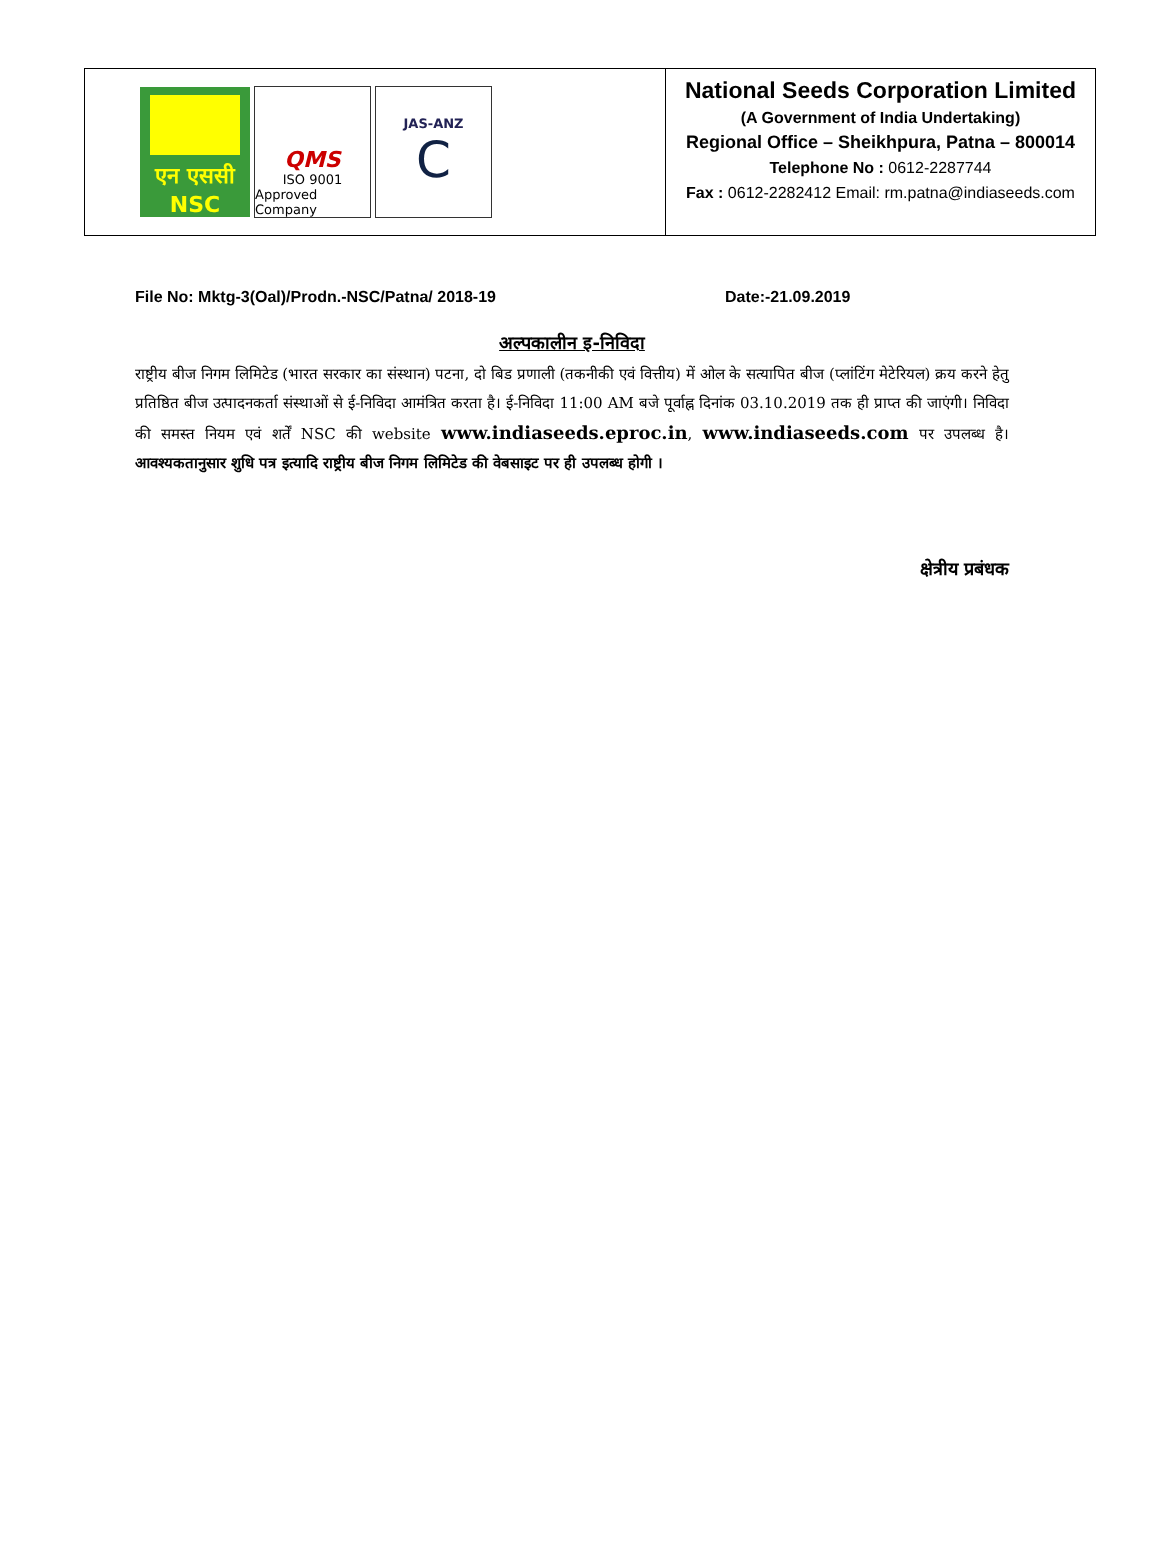एन एससी
NSC
QMS
ISO 9001
Approved Company
JAS-ANZ
C
National Seeds Corporation Limited
(A Government of India Undertaking)
Regional Office – Sheikhpura, Patna – 800014
Telephone No : 0612-2287744
Fax : 0612-2282412 Email: rm.patna@indiaseeds.com
File No: Mktg-3(Oal)/Prodn.-NSC/Patna/ 2018-19 Date:-21.09.2019
अल्पकालीन इ-निविदा
राष्ट्रीय बीज निगम लिमिटेड (भारत सरकार का संस्थान) पटना, दो बिड प्रणाली (तकनीकी एवं वित्तीय) में ओल के सत्यापित बीज (प्लांटिंग मेटेरियल) क्रय करने हेतु प्रतिष्ठित बीज उत्पादनकर्ता संस्थाओं से ई-निविदा आमंत्रित करता है। ई-निविदा 11:00 AM बजे पूर्वाह्न दिनांक 03.10.2019 तक ही प्राप्त की जाएंगी। निविदा की समस्त नियम एवं शर्तें NSC की website www.indiaseeds.eproc.in, www.indiaseeds.com पर उपलब्ध है। आवश्यकतानुसार शुधि पत्र इत्यादि राष्ट्रीय बीज निगम लिमिटेड की वेबसाइट पर ही उपलब्ध होगी ।
क्षेत्रीय प्रबंधक